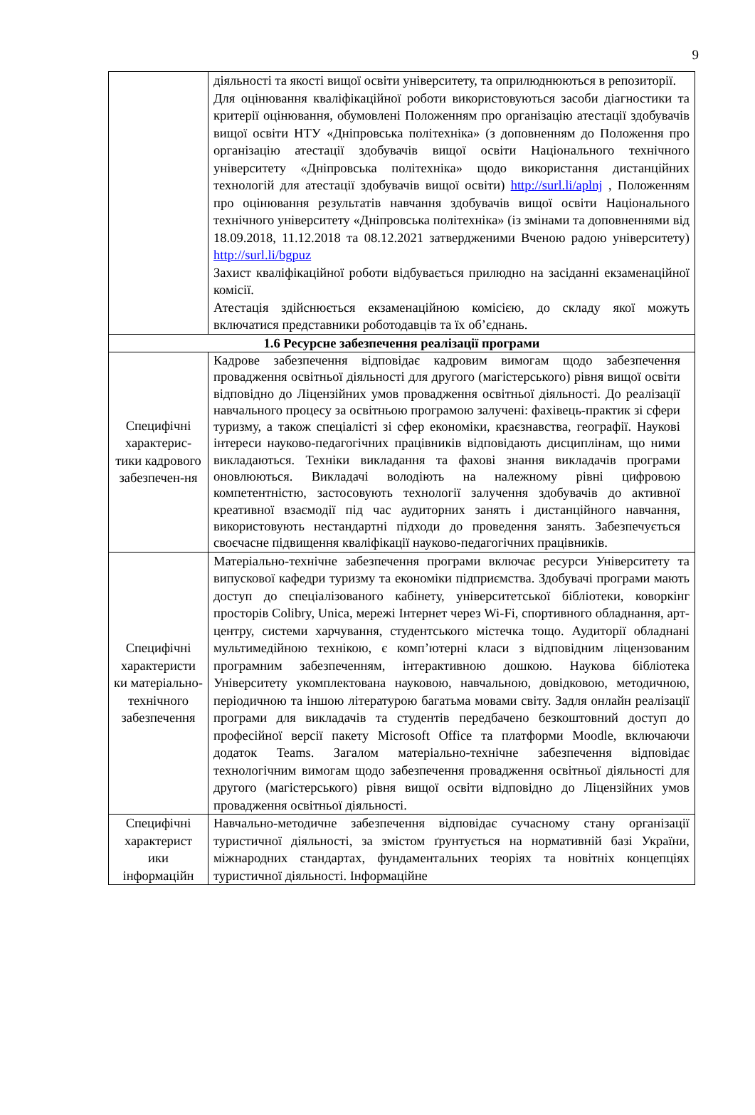9
| | діяльності та якості вищої освіти університету, та оприлюднюються в репозиторії. Для оцінювання кваліфікаційної роботи використовуються засоби діагностики та критерії оцінювання, обумовлені Положенням про організацію атестації здобувачів вищої освіти НТУ «Дніпровська політехніка» (з доповненням до Положення про організацію атестації здобувачів вищої освіти Національного технічного університету «Дніпровська політехніка» щодо використання дистанційних технологій для атестації здобувачів вищої освіти) http://surl.li/aplnj , Положенням про оцінювання результатів навчання здобувачів вищої освіти Національного технічного університету «Дніпровська політехніка» (із змінами та доповненнями від 18.09.2018, 11.12.2018 та 08.12.2021 затвердженими Вченою радою університету) http://surl.li/bgpuz Захист кваліфікаційної роботи відбувається прилюдно на засіданні екзаменаційної комісії. Атестація здійснюється екзаменаційною комісією, до складу якої можуть включатися представники роботодавців та їх об’єднань. |
| 1.6 Ресурсне забезпечення реалізації програми | |
| Специфічні характерис-тики кадрового забезпечен-ня | Кадрове забезпечення відповідає кадровим вимогам щодо забезпечення провадження освітньої діяльності для другого (магістерського) рівня вищої освіти відповідно до Ліцензійних умов провадження освітньої діяльності. До реалізації навчального процесу за освітньою програмою залучені: фахівець-практик зі сфери туризму, а також спеціалісті зі сфер економіки, краєзнавства, географії. Наукові інтереси науково-педагогічних працівників відповідають дисциплінам, що ними викладаються. Техніки викладання та фахові знання викладачів програми оновлюються. Викладачі володіють на належному рівні цифровою компетентністю, застосовують технології залучення здобувачів до активної креативної взаємодії під час аудиторних занять і дистанційного навчання, використовують нестандартні підходи до проведення занять. Забезпечується своєчасне підвищення кваліфікації науково-педагогічних працівників. |
| Специфічні характеристи ки матеріально-технічного забезпечення | Матеріально-технічне забезпечення програми включає ресурси Університету та випускової кафедри туризму та економіки підприємства. Здобувачі програми мають доступ до спеціалізованого кабінету, університетської бібліотеки, коворкінг просторів Colibry, Unica, мережі Інтернет через Wi-Fi, спортивного обладнання, арт-центру, системи харчування, студентського містечка тощо. Аудиторії обладнані мультимедійною технікою, є комп’ютерні класи з відповідним ліцензованим програмним забезпеченням, інтерактивною дошкою. Наукова бібліотека Університету укомплектована науковою, навчальною, довідковою, методичною, періодичною та іншою літературою багатьма мовами світу. Задля онлайн реалізації програми для викладачів та студентів передбачено безкоштовний доступ до професійної версії пакету Microsoft Office та платформи Moodle, включаючи додаток Teams. Загалом матеріально-технічне забезпечення відповідає технологічним вимогам щодо забезпечення провадження освітньої діяльності для другого (магістерського) рівня вищої освіти відповідно до Ліцензійних умов провадження освітньої діяльності. |
| Специфічні характерист ики інформаційн | Навчально-методичне забезпечення відповідає сучасному стану організації туристичної діяльності, за змістом ґрунтується на нормативній базі України, міжнародних стандартах, фундаментальних теоріях та новітніх концепціях туристичної діяльності. Інформаційне |